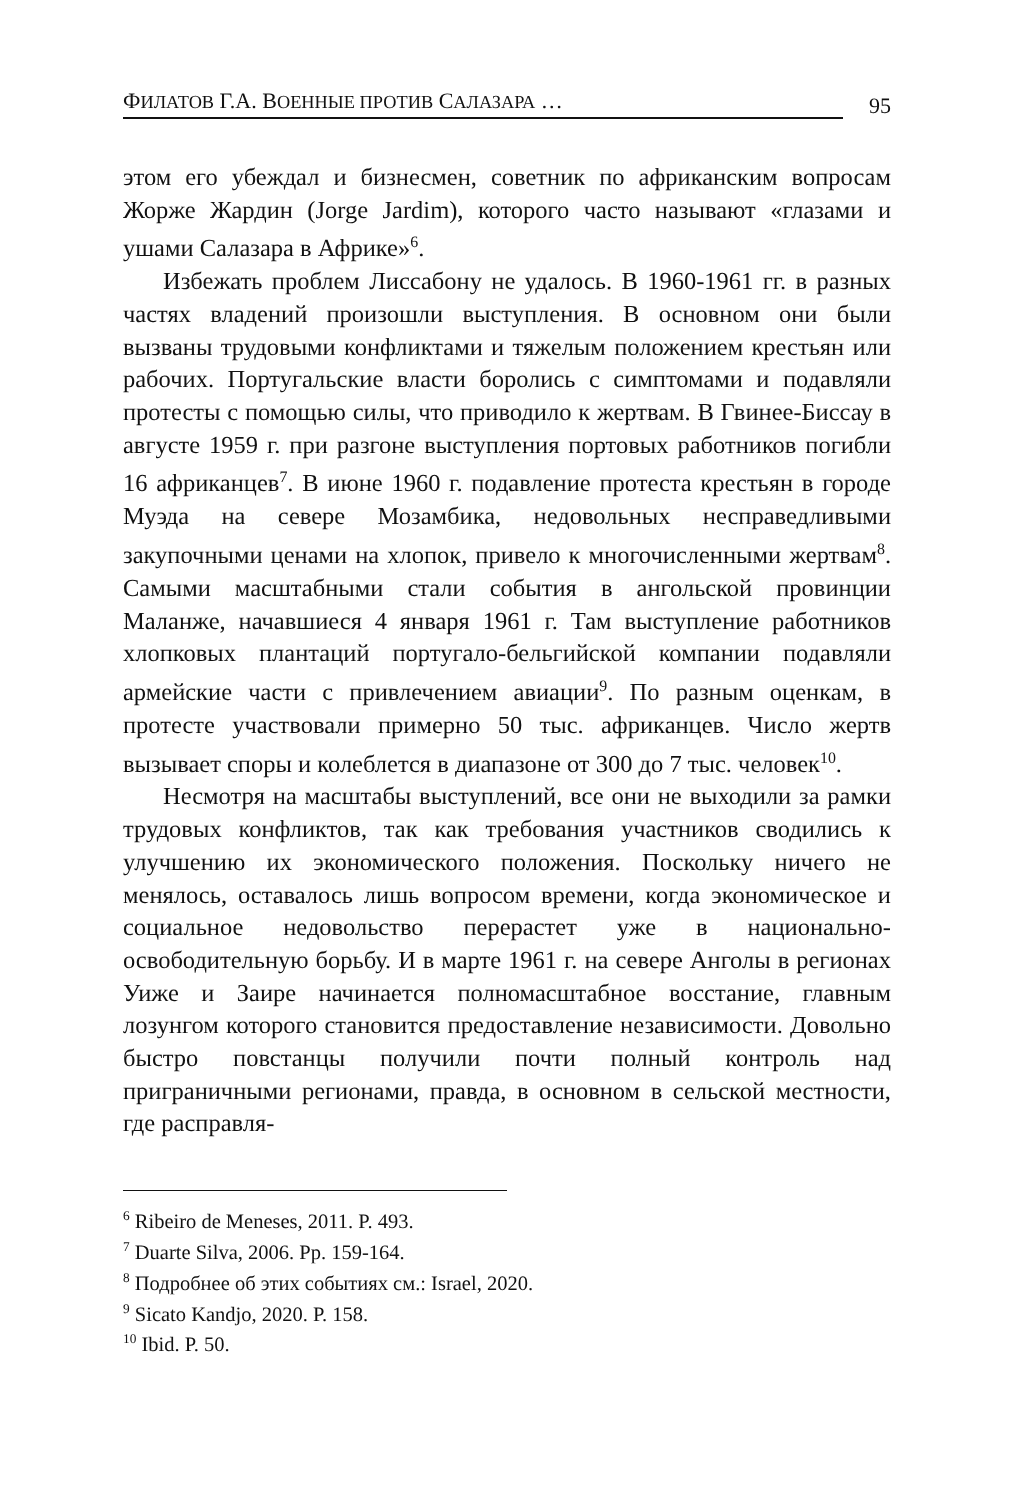ФИЛАТОВ Г.А. ВОЕННЫЕ ПРОТИВ САЛАЗАРА … 95
этом его убеждал и бизнесмен, советник по африканским вопросам Жорже Жардин (Jorge Jardim), которого часто называют «глазами и ушами Салазара в Африке»<sup>6</sup>.
Избежать проблем Лиссабону не удалось. В 1960-1961 гг. в разных частях владений произошли выступления. В основном они были вызваны трудовыми конфликтами и тяжелым положением крестьян или рабочих. Португальские власти боролись с симптомами и подавляли протесты с помощью силы, что приводило к жертвам. В Гвинее-Биссау в августе 1959 г. при разгоне выступления портовых работников погибли 16 африканцев<sup>7</sup>. В июне 1960 г. подавление протеста крестьян в городе Муэда на севере Мозамбика, недовольных несправедливыми закупочными ценами на хлопок, привело к многочисленными жертвам<sup>8</sup>. Самыми масштабными стали события в ангольской провинции Маланже, начавшиеся 4 января 1961 г. Там выступление работников хлопковых плантаций португало-бельгийской компании подавляли армейские части с привлечением авиации<sup>9</sup>. По разным оценкам, в протесте участвовали примерно 50 тыс. африканцев. Число жертв вызывает споры и колеблется в диапазоне от 300 до 7 тыс. человек<sup>10</sup>.
Несмотря на масштабы выступлений, все они не выходили за рамки трудовых конфликтов, так как требования участников сводились к улучшению их экономического положения. Поскольку ничего не менялось, оставалось лишь вопросом времени, когда экономическое и социальное недовольство перерастет уже в национально-освободительную борьбу. И в марте 1961 г. на севере Анголы в регионах Уиже и Заире начинается полномасштабное восстание, главным лозунгом которого становится предоставление независимости. Довольно быстро повстанцы получили почти полный контроль над приграничными регионами, правда, в основном в сельской местности, где расправля-
<sup>6</sup> Ribeiro de Meneses, 2011. P. 493.
<sup>7</sup> Duarte Silva, 2006. Pp. 159-164.
<sup>8</sup> Подробнее об этих событиях см.: Israel, 2020.
<sup>9</sup> Sicato Kandjo, 2020. P. 158.
<sup>10</sup> Ibid. P. 50.